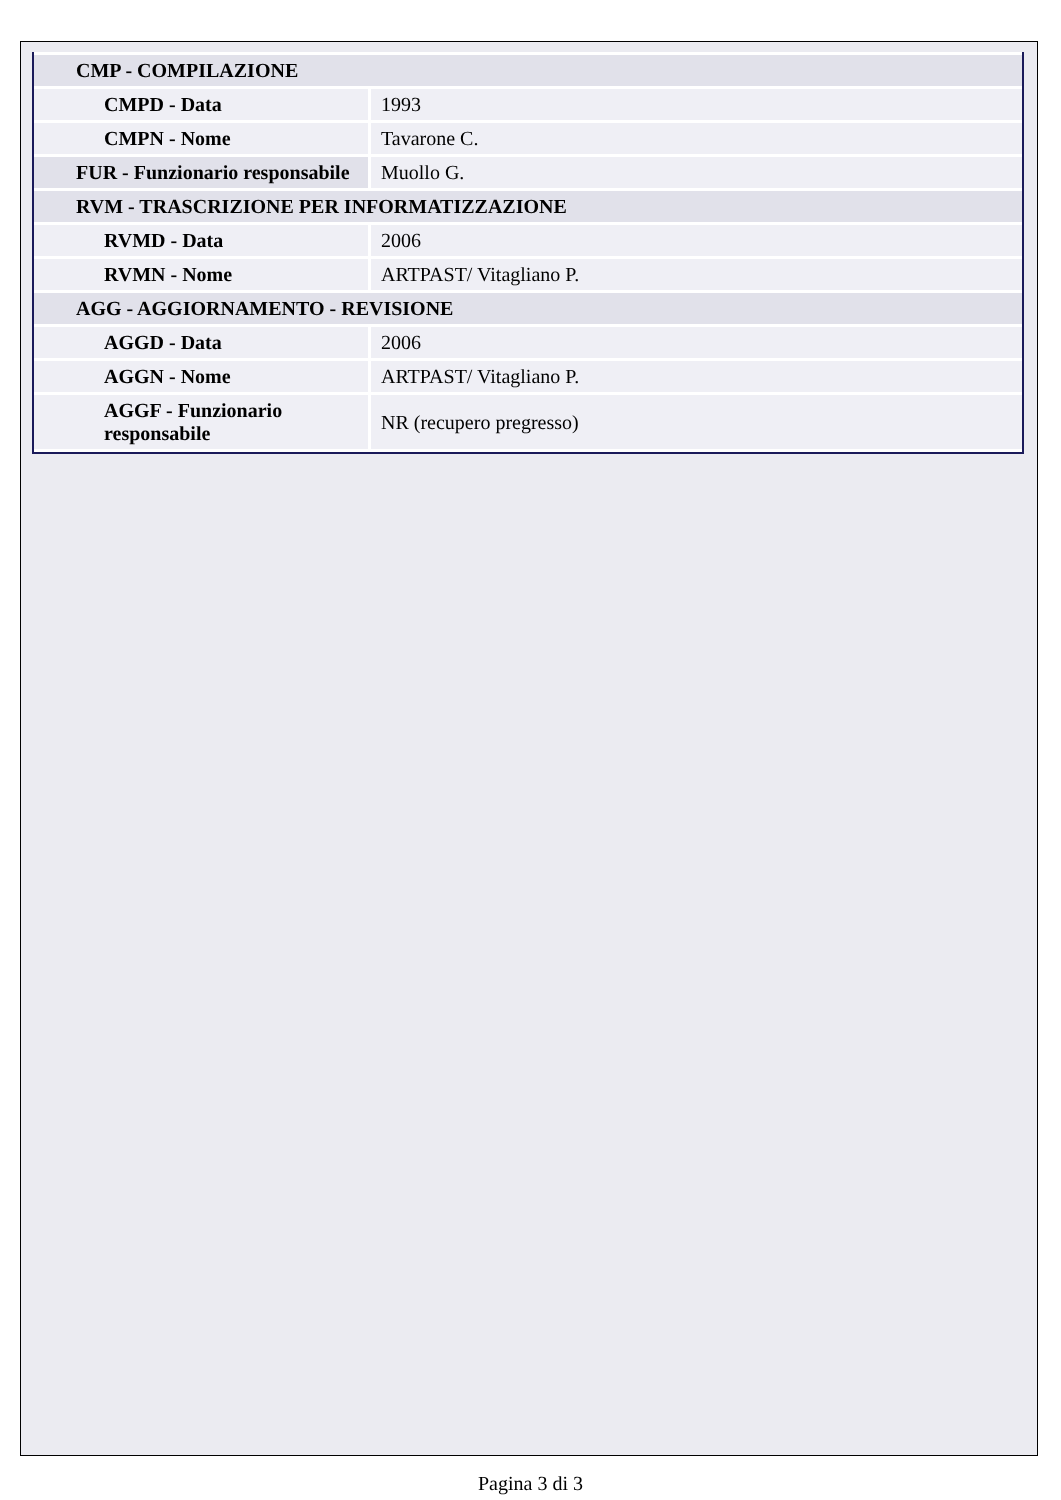| CMP - COMPILAZIONE | |
| CMPD - Data | 1993 |
| CMPN - Nome | Tavarone C. |
| FUR - Funzionario responsabile | Muollo G. |
| RVM - TRASCRIZIONE PER INFORMATIZZAZIONE | |
| RVMD - Data | 2006 |
| RVMN - Nome | ARTPAST/ Vitagliano P. |
| AGG - AGGIORNAMENTO - REVISIONE | |
| AGGD - Data | 2006 |
| AGGN - Nome | ARTPAST/ Vitagliano P. |
| AGGF - Funzionario responsabile | NR (recupero pregresso) |
Pagina 3 di 3